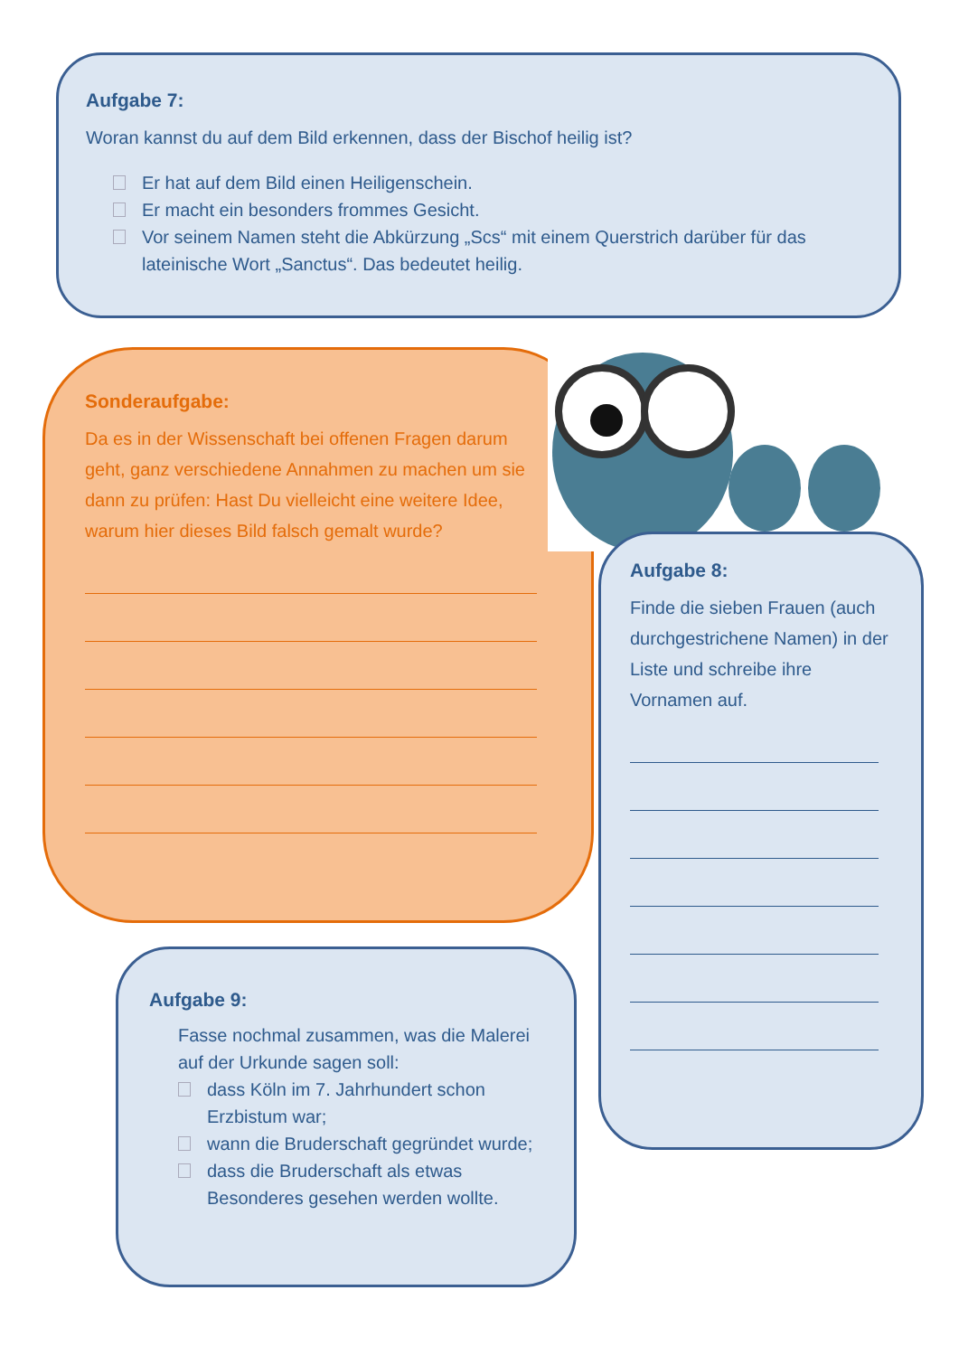Aufgabe 7:
Woran kannst du auf dem Bild erkennen, dass der Bischof heilig ist?
Er hat auf dem Bild einen Heiligenschein.
Er macht ein besonders frommes Gesicht.
Vor seinem Namen steht die Abkürzung „Scs“ mit einem Querstrich darüber für das lateinische Wort „Sanctus“. Das bedeutet heilig.
Sonderaufgabe:
Da es in der Wissenschaft bei offenen Fragen darum geht, ganz verschiedene Annahmen zu machen um sie dann zu prüfen: Hast Du vielleicht eine weitere Idee, warum hier dieses Bild falsch gemalt wurde?
Aufgabe 8:
Finde die sieben Frauen (auch durchgestrichene Namen) in der Liste und schreibe ihre Vornamen auf.
Aufgabe 9:
Fasse nochmal zusammen, was die Malerei auf der Urkunde sagen soll:
dass Köln im 7. Jahrhundert schon Erzbistum war;
wann die Bruderschaft gegründet wurde;
dass die Bruderschaft als etwas Besonderes gesehen werden wollte.